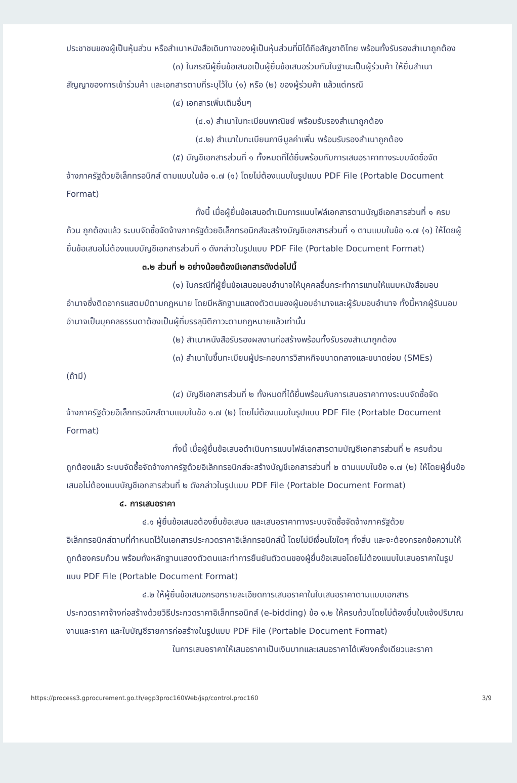ประชาชนของผู้เป็นหุ้นส่วน หรือสำเนาหนังสือเดินทางของผู้เป็นหุ้นส่วนที่มิได้ถือสัญชาติไทย พร้อมทั้งรับรองสำเนาถูกต้อง
(๓) ในกรณีผู้ยื่นข้อเสนอเป็นผู้ยื่นข้อเสนอร่วมกันในฐานะเป็นผู้ร่วมค้า ให้ยื่นสำเนา
สัญญาของการเข้าร่วมค้า และเอกสารตามที่ระบุไว้ใน (๑) หรือ (๒) ของผู้ร่วมค้า แล้วแต่กรณี
(๔) เอกสารเพิ่มเติมอื่นๆ
(๔.๑) สำเนาใบทะเบียนพาณิชย์ พร้อมรับรองสำเนาถูกต้อง
(๔.๒) สำเนาใบทะเบียนภาษีมูลค่าเพิ่ม พร้อมรับรองสำเนาถูกต้อง
(๕) บัญชีเอกสารส่วนที่ ๑ ทั้งหมดที่ได้ยื่นพร้อมกับการเสนอราคาทางระบบจัดซื้อจัด
จ้างภาครัฐด้วยอิเล็กทรอนิกส์ ตามแบบในข้อ ๑.๗ (๑) โดยไม่ต้องแนบในรูปแบบ PDF File (Portable Document Format)
ทั้งนี้ เมื่อผู้ยื่นข้อเสนอดำเนินการแนบไฟล์เอกสารตามบัญชีเอกสารส่วนที่ ๑ ครบ
ถ้วน ถูกต้องแล้ว ระบบจัดซื้อจัดจ้างภาครัฐด้วยอิเล็กทรอนิกส์จะสร้างบัญชีเอกสารส่วนที่ ๑ ตามแบบในข้อ ๑.๗ (๑) ให้โดยผู้ยื่นข้อเสนอไม่ต้องแนบบัญชีเอกสารส่วนที่ ๑ ดังกล่าวในรูปแบบ PDF File (Portable Document Format)
๓.๒ ส่วนที่ ๒ อย่างน้อยต้องมีเอกสารดังต่อไปนี้
(๑) ในกรณีที่ผู้ยื่นข้อเสนอมอบอำนาจให้บุคคลอื่นกระทำการแทนให้แนบหนังสือมอบ
อำนาจซึ่งติดอากรแสตมป์ตามกฎหมาย โดยมีหลักฐานแสดงตัวตนของผู้มอบอำนาจและผู้รับมอบอำนาจ ทั้งนี้หากผู้รับมอบอำนาจเป็นบุคคลธรรมดาต้องเป็นผู้ที่บรรลุนิติภาวะตามกฎหมายแล้วเท่านั้น
(๒) สำเนาหนังสือรับรองผลงานก่อสร้างพร้อมทั้งรับรองสำเนาถูกต้อง
(๓) สำเนาใบขึ้นทะเบียนผู้ประกอบการวิสาหกิจขนาดกลางและขนาดย่อม (SMEs)
(ถ้ามี)
(๔) บัญชีเอกสารส่วนที่ ๒ ทั้งหมดที่ได้ยื่นพร้อมกับการเสนอราคาทางระบบจัดซื้อจัด
จ้างภาครัฐด้วยอิเล็กทรอนิกส์ตามแบบในข้อ ๑.๗ (๒) โดยไม่ต้องแนบในรูปแบบ PDF File (Portable Document Format)
ทั้งนี้ เมื่อผู้ยื่นข้อเสนอดำเนินการแนบไฟล์เอกสารตามบัญชีเอกสารส่วนที่ ๒ ครบถ้วน
ถูกต้องแล้ว ระบบจัดซื้อจัดจ้างภาครัฐด้วยอิเล็กทรอนิกส์จะสร้างบัญชีเอกสารส่วนที่ ๒ ตามแบบในข้อ ๑.๗ (๒) ให้โดยผู้ยื่นข้อเสนอไม่ต้องแนบบัญชีเอกสารส่วนที่ ๒ ดังกล่าวในรูปแบบ PDF File (Portable Document Format)
๔. การเสนอราคา
๔.๑ ผู้ยื่นข้อเสนอต้องยื่นข้อเสนอ และเสนอราคาทางระบบจัดซื้อจัดจ้างภาครัฐด้วย
อิเล็กทรอนิกส์ตามที่กำหนดไว้ในเอกสารประกวดราคาอิเล็กทรอนิกส์นี้ โดยไม่มีเงื่อนไขใดๆ ทั้งสิ้น และจะต้องกรอกข้อความให้ถูกต้องครบถ้วน พร้อมทั้งหลักฐานแสดงตัวตนและทำการยืนยันตัวตนของผู้ยื่นข้อเสนอโดยไม่ต้องแนบใบเสนอราคาในรูปแบบ PDF File (Portable Document Format)
๔.๒ ให้ผู้ยื่นข้อเสนอกรอกรายละเอียดการเสนอราคาในใบเสนอราคาตามแบบเอกสาร
ประกวดราคาจ้างก่อสร้างด้วยวิธีประกวดราคาอิเล็กทรอนิกส์ (e-bidding) ข้อ ๑.๒ ให้ครบถ้วนโดยไม่ต้องยื่นใบแจ้งปริมาณงานและราคา และใบบัญชีรายการก่อสร้างในรูปแบบ PDF File (Portable Document Format)
ในการเสนอราคาให้เสนอราคาเป็นเงินบาทและเสนอราคาได้เพียงครั้งเดียวและราคา
https://process3.gprocurement.go.th/egp3proc160Web/jsp/control.proc160 3/9